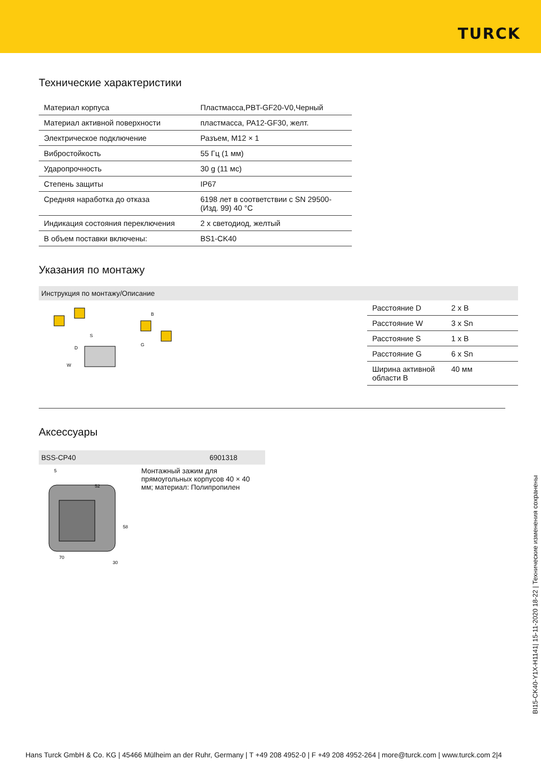TURCK
Технические характеристики
| Материал корпуса | Пластмасса,PBT-GF20-V0,Черный |
| Материал активной поверхности | пластмасса, PA12-GF30, желт. |
| Электрическое подключение | Разъем, M12 × 1 |
| Вибростойкость | 55 Гц (1 мм) |
| Ударопрочность | 30 g (11 мс) |
| Степень защиты | IP67 |
| Средняя наработка до отказа | 6198 лет в соответствии с SN 29500-(Изд. 99) 40 °C |
| Индикация состояния переключения | 2 x светодиод, желтый |
| В объем поставки включены: | BS1-CK40 |
Указания по монтажу
Инструкция по монтажу/Описание
S
D
W
B
G
| Расстояние D | 2 x B |
| Расстояние W | 3 x Sn |
| Расстояние S | 1 x B |
| Расстояние G | 6 x Sn |
| Ширина активной области B | 40 мм |
Аксессуары
BSS-CP40 6901318
52
58
70
30
5
Монтажный зажим для прямоугольных корпусов 40 × 40 мм; материал: Полипропилен
BI15-CK40-Y1X-H1141| 15-11-2020 18-22 | Технические изменения сохранены
Hans Turck GmbH & Co. KG | 45466 Mülheim an der Ruhr, Germany | T +49 208 4952-0 | F +49 208 4952-264 | more@turck.com | www.turck.com 2|4